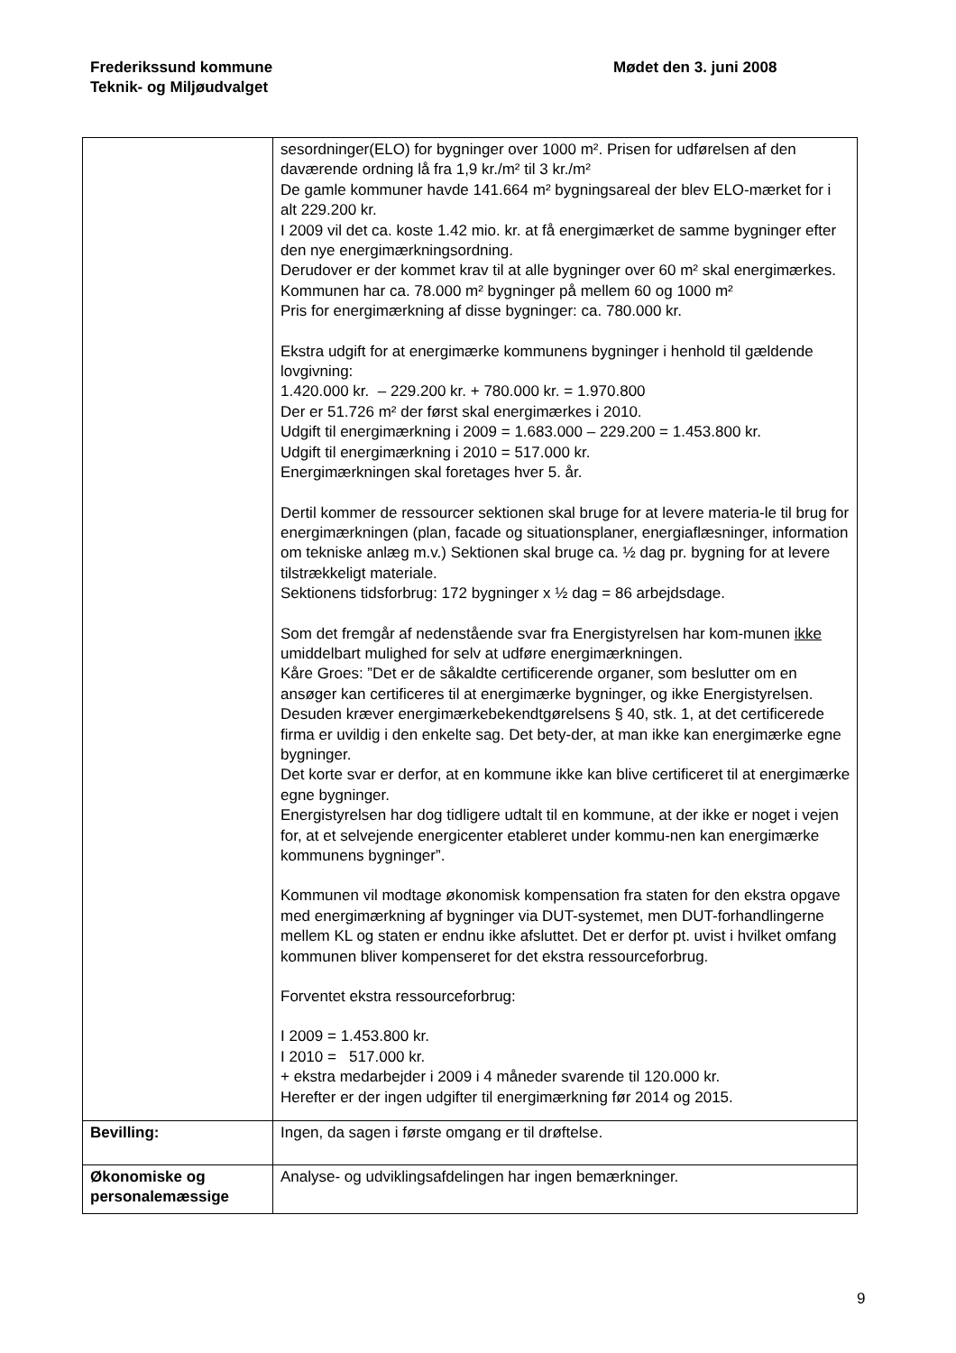Frederikssund kommune
Teknik- og Miljøudvalget
Mødet den 3. juni 2008
| | sesordninger(ELO) for bygninger over 1000 m². Prisen for udførelsen af den daværende ordning lå fra 1,9 kr./m² til 3 kr./m² De gamle kommuner havde 141.664 m² bygningsareal der blev ELO-mærket for i alt 229.200 kr. I 2009 vil det ca. koste 1.42 mio. kr. at få energimærket de samme bygninger efter den nye energimærkningsordning. Derudover er der kommet krav til at alle bygninger over 60 m² skal energimærkes. Kommunen har ca. 78.000 m² bygninger på mellem 60 og 1000 m² Pris for energimærkning af disse bygninger: ca. 780.000 kr. Ekstra udgift for at energimærke kommunens bygninger i henhold til gældende lovgivning: 1.420.000 kr. – 229.200 kr. + 780.000 kr. = 1.970.800 Der er 51.726 m² der først skal energimærkes i 2010. Udgift til energimærkning i 2009 = 1.683.000 – 229.200 = 1.453.800 kr. Udgift til energimærkning i 2010 = 517.000 kr. Energimærkningen skal foretages hver 5. år. Dertil kommer de ressourcer sektionen skal bruge for at levere materia-le til brug for energimærkningen (plan, facade og situationsplaner, energiaflæsninger, information om tekniske anlæg m.v.) Sektionen skal bruge ca. ½ dag pr. bygning for at levere tilstrækkeligt materiale. Sektionens tidsforbrug: 172 bygninger x ½ dag = 86 arbejdsdage. Som det fremgår af nedenstående svar fra Energistyrelsen har kom-munen ikke umiddelbart mulighed for selv at udføre energimærkningen. Kåre Groes: ”Det er de såkaldte certificerende organer, som beslutter om en ansøger kan certificeres til at energimærke bygninger, og ikke Energistyrelsen. Desuden kræver energimærkebekendtgørelsens § 40, stk. 1, at det certificerede firma er uvildig i den enkelte sag. Det bety-der, at man ikke kan energimærke egne bygninger. Det korte svar er derfor, at en kommune ikke kan blive certificeret til at energimærke egne bygninger. Energistyrelsen har dog tidligere udtalt til en kommune, at der ikke er noget i vejen for, at et selvejende energicenter etableret under kommu-nen kan energimærke kommunens bygninger”. Kommunen vil modtage økonomisk kompensation fra staten for den ekstra opgave med energimærkning af bygninger via DUT-systemet, men DUT-forhandlingerne mellem KL og staten er endnu ikke afsluttet. Det er derfor pt. uvist i hvilket omfang kommunen bliver kompenseret for det ekstra ressourceforbrug. Forventet ekstra ressourceforbrug: I 2009 = 1.453.800 kr. I 2010 = 517.000 kr. + ekstra medarbejder i 2009 i 4 måneder svarende til 120.000 kr. Herefter er der ingen udgifter til energimærkning før 2014 og 2015. |
| Bevilling: | Ingen, da sagen i første omgang er til drøftelse. |
| Økonomiske og personalemæssige | Analyse- og udviklingsafdelingen har ingen bemærkninger. |
9